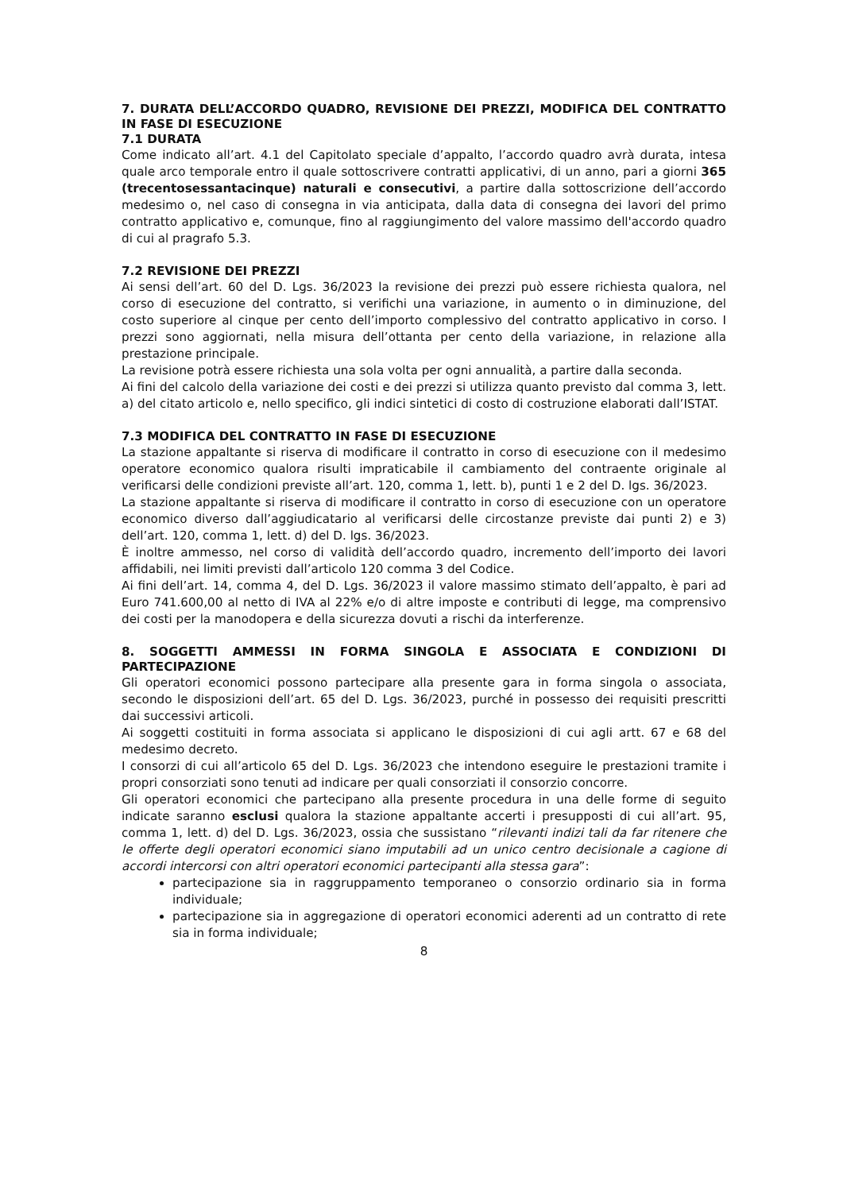7. DURATA DELL’ACCORDO QUADRO, REVISIONE DEI PREZZI, MODIFICA DEL CONTRATTO IN FASE DI ESECUZIONE
7.1 DURATA
Come indicato all’art. 4.1 del Capitolato speciale d’appalto, l’accordo quadro avrà durata, intesa quale arco temporale entro il quale sottoscrivere contratti applicativi, di un anno, pari a giorni 365 (trecentosessantacinque) naturali e consecutivi, a partire dalla sottoscrizione dell’accordo medesimo o, nel caso di consegna in via anticipata, dalla data di consegna dei lavori del primo contratto applicativo e, comunque, fino al raggiungimento del valore massimo dell'accordo quadro di cui al pragrafo 5.3.
7.2 REVISIONE DEI PREZZI
Ai sensi dell’art. 60 del D. Lgs. 36/2023 la revisione dei prezzi può essere richiesta qualora, nel corso di esecuzione del contratto, si verifichi una variazione, in aumento o in diminuzione, del costo superiore al cinque per cento dell’importo complessivo del contratto applicativo in corso. I prezzi sono aggiornati, nella misura dell’ottanta per cento della variazione, in relazione alla prestazione principale.
La revisione potrà essere richiesta una sola volta per ogni annualità, a partire dalla seconda.
Ai fini del calcolo della variazione dei costi e dei prezzi si utilizza quanto previsto dal comma 3, lett. a) del citato articolo e, nello specifico, gli indici sintetici di costo di costruzione elaborati dall’ISTAT.
7.3 MODIFICA DEL CONTRATTO IN FASE DI ESECUZIONE
La stazione appaltante si riserva di modificare il contratto in corso di esecuzione con il medesimo operatore economico qualora risulti impraticabile il cambiamento del contraente originale al verificarsi delle condizioni previste all’art. 120, comma 1, lett. b), punti 1 e 2 del D. lgs. 36/2023.
La stazione appaltante si riserva di modificare il contratto in corso di esecuzione con un operatore economico diverso dall’aggiudicatario al verificarsi delle circostanze previste dai punti 2) e 3) dell’art. 120, comma 1, lett. d) del D. lgs. 36/2023.
È inoltre ammesso, nel corso di validità dell’accordo quadro, incremento dell’importo dei lavori affidabili, nei limiti previsti dall’articolo 120 comma 3 del Codice.
Ai fini dell’art. 14, comma 4, del D. Lgs. 36/2023 il valore massimo stimato dell’appalto, è pari ad Euro 741.600,00 al netto di IVA al 22% e/o di altre imposte e contributi di legge, ma comprensivo dei costi per la manodopera e della sicurezza dovuti a rischi da interferenze.
8. SOGGETTI AMMESSI IN FORMA SINGOLA E ASSOCIATA E CONDIZIONI DI PARTECIPAZIONE
Gli operatori economici possono partecipare alla presente gara in forma singola o associata, secondo le disposizioni dell’art. 65 del D. Lgs. 36/2023, purché in possesso dei requisiti prescritti dai successivi articoli.
Ai soggetti costituiti in forma associata si applicano le disposizioni di cui agli artt. 67 e 68 del medesimo decreto.
I consorzi di cui all’articolo 65 del D. Lgs. 36/2023 che intendono eseguire le prestazioni tramite i propri consorziati sono tenuti ad indicare per quali consorziati il consorzio concorre.
Gli operatori economici che partecipano alla presente procedura in una delle forme di seguito indicate saranno esclusi qualora la stazione appaltante accerti i presupposti di cui all’art. 95, comma 1, lett. d) del D. Lgs. 36/2023, ossia che sussistano “rilevanti indizi tali da far ritenere che le offerte degli operatori economici siano imputabili ad un unico centro decisionale a cagione di accordi intercorsi con altri operatori economici partecipanti alla stessa gara”:
partecipazione sia in raggruppamento temporaneo o consorzio ordinario sia in forma individuale;
partecipazione sia in aggregazione di operatori economici aderenti ad un contratto di rete sia in forma individuale;
8